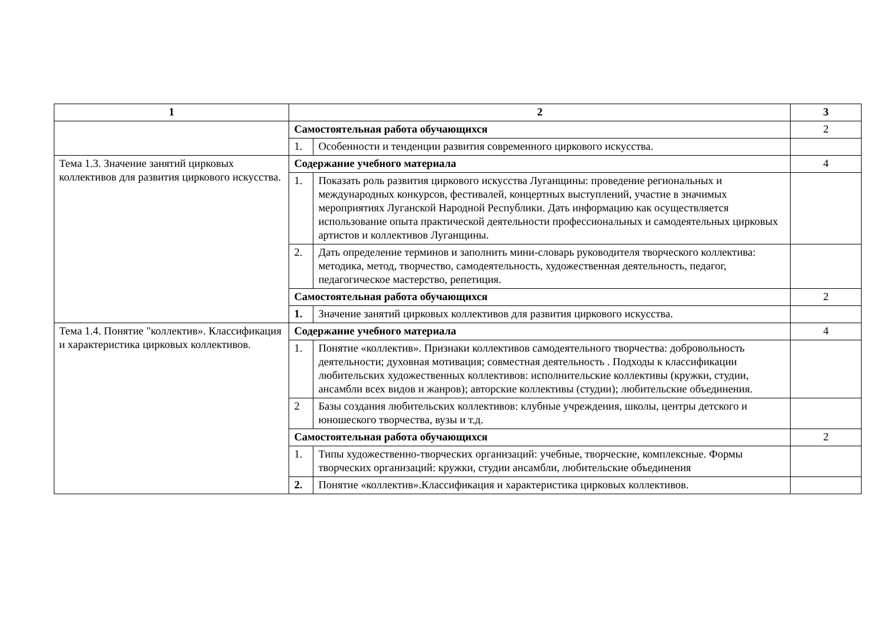| 1 | 2 | | 3 |
| --- | --- | --- | --- |
| | Самостоятельная работа обучающихся | | 2 |
| | 1. | Особенности и тенденции развития современного циркового искусства. | |
| Тема 1.3. Значение занятий цирковых коллективов для развития циркового искусства. | Содержание учебного материала | | 4 |
| | 1. | Показать роль развития циркового искусства Луганщины: проведение региональных и международных конкурсов, фестивалей, концертных выступлений, участие в значимых мероприятиях Луганской Народной Республики. Дать информацию как осуществляется использование опыта практической деятельности профессиональных и самодеятельных цирковых артистов и коллективов Луганщины. | |
| | 2. | Дать определение терминов и заполнить мини-словарь руководителя творческого коллектива: методика, метод, творчество, самодеятельность, художественная деятельность, педагог, педагогическое мастерство, репетиция. | |
| | Самостоятельная работа обучающихся | | 2 |
| | 1. | Значение занятий цирковых коллективов для развития циркового искусства. | |
| Тема 1.4. Понятие "коллектив». Классификация и характеристика цирковых коллективов. | Содержание учебного материала | | 4 |
| | 1. | Понятие «коллектив». Признаки коллективов самодеятельного творчества: добровольность деятельности; духовная мотивация; совместная деятельность . Подходы к классификации любительских художественных коллективов: исполнительские коллективы (кружки, студии, ансамбли всех видов и жанров); авторские коллективы (студии); любительские объединения. | |
| | 2 | Базы создания любительских коллективов: клубные учреждения, школы, центры детского и юношеского творчества, вузы и т.д. | |
| | Самостоятельная работа обучающихся | | 2 |
| | 1. | Типы художественно-творческих организаций: учебные, творческие, комплексные. Формы творческих организаций: кружки, студии ансамбли, любительские объединения | |
| | 2. | Понятие «коллектив».Классификация и характеристика цирковых коллективов. | |